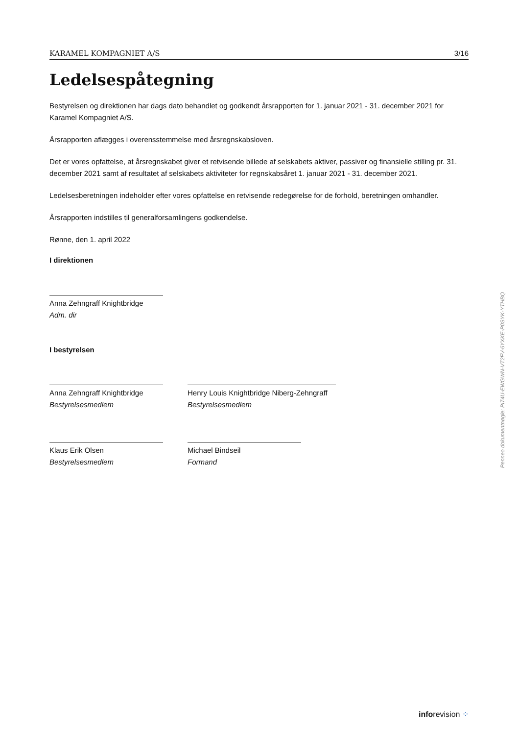KARAMEL KOMPAGNIET A/S 3/16
Ledelsespåtegning
Bestyrelsen og direktionen har dags dato behandlet og godkendt årsrapporten for 1. januar 2021 - 31. december 2021 for Karamel Kompagniet A/S.
Årsrapporten aflægges i overensstemmelse med årsregnskabsloven.
Det er vores opfattelse, at årsregnskabet giver et retvisende billede af selskabets aktiver, passiver og finansielle stilling pr. 31. december 2021 samt af resultatet af selskabets aktiviteter for regnskabsåret 1. januar 2021 - 31. december 2021.
Ledelsesberetningen indeholder efter vores opfattelse en retvisende redegørelse for de forhold, beretningen omhandler.
Årsrapporten indstilles til generalforsamlingens godkendelse.
Rønne, den 1. april 2022
I direktionen
Anna Zehngraff Knightbridge
Adm. dir
I bestyrelsen
Anna Zehngraff Knightbridge
Bestyrelsesmedlem
Henry Louis Knightbridge Niberg-Zehngraff
Bestyrelsesmedlem
Klaus Erik Olsen
Bestyrelsesmedlem
Michael Bindseil
Formand
Penneo dokumentnøgle: PI74U-EWGWN-VT2FV-6YXKE-P0SYK-YTHBQ
inforevision ⁘